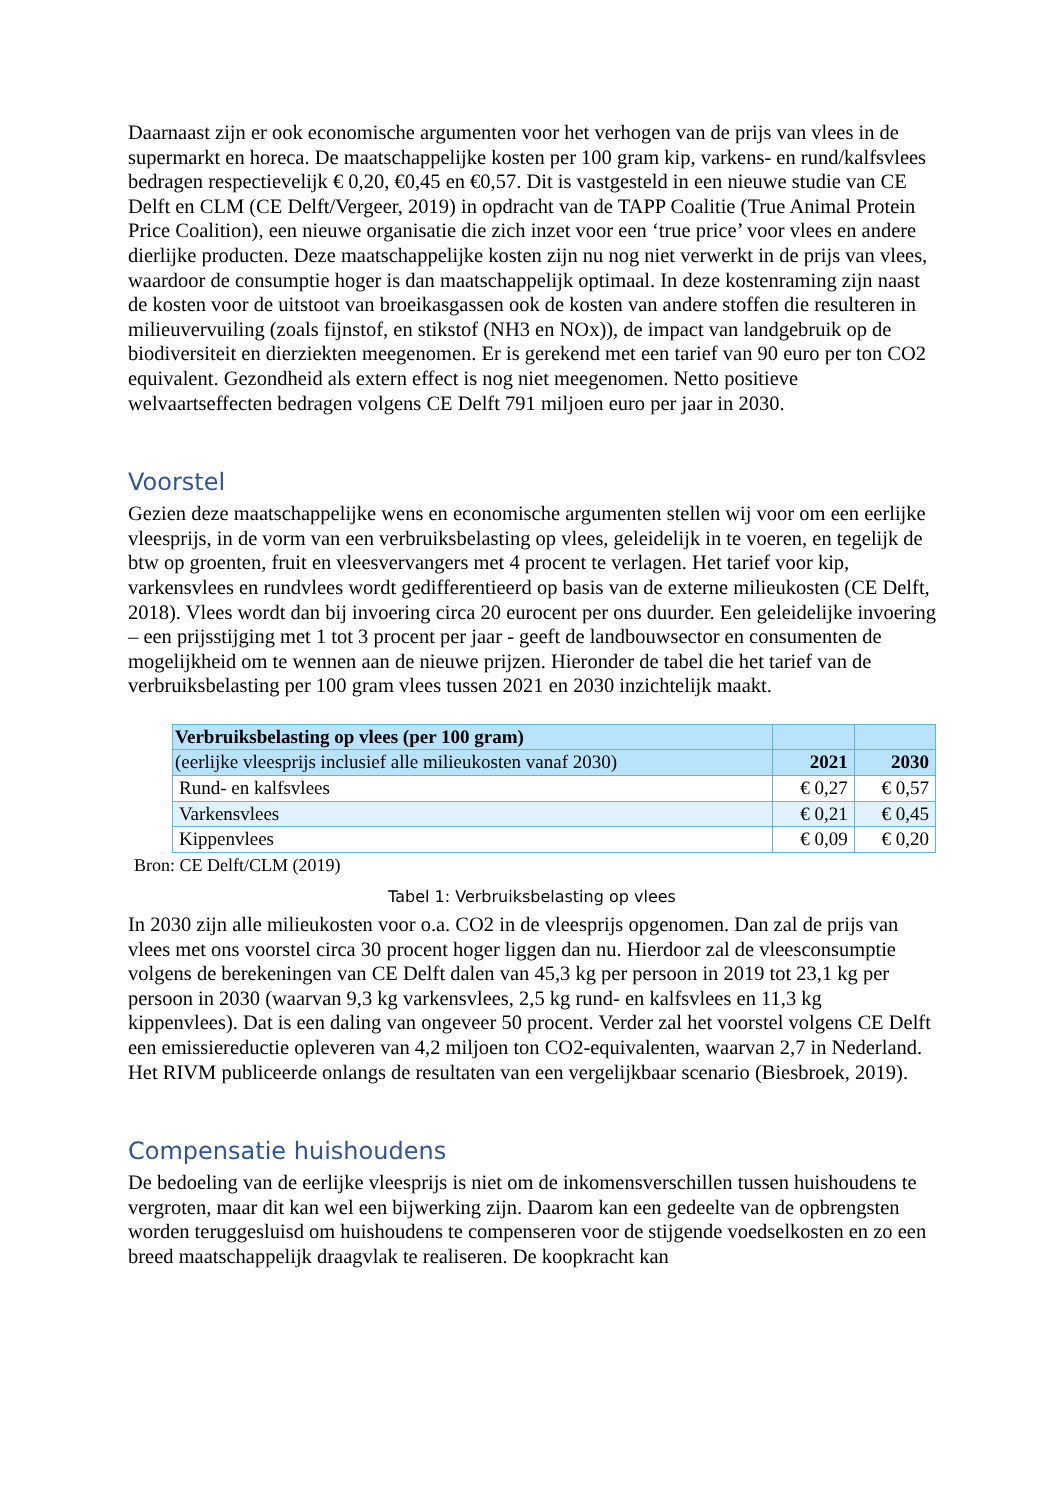Daarnaast zijn er ook economische argumenten voor het verhogen van de prijs van vlees in de supermarkt en horeca. De maatschappelijke kosten per 100 gram kip, varkens- en rund/kalfsvlees bedragen respectievelijk € 0,20, €0,45 en €0,57. Dit is vastgesteld in een nieuwe studie van CE Delft en CLM (CE Delft/Vergeer, 2019) in opdracht van de TAPP Coalitie (True Animal Protein Price Coalition), een nieuwe organisatie die zich inzet voor een ‘true price’ voor vlees en andere dierlijke producten. Deze maatschappelijke kosten zijn nu nog niet verwerkt in de prijs van vlees, waardoor de consumptie hoger is dan maatschappelijk optimaal. In deze kostenraming zijn naast de kosten voor de uitstoot van broeikasgassen ook de kosten van andere stoffen die resulteren in milieuvervuiling (zoals fijnstof, en stikstof (NH3 en NOx)), de impact van landgebruik op de biodiversiteit en dierziekten meegenomen. Er is gerekend met een tarief van 90 euro per ton CO2 equivalent. Gezondheid als extern effect is nog niet meegenomen. Netto positieve welvaartseffecten bedragen volgens CE Delft 791 miljoen euro per jaar in 2030.
Voorstel
Gezien deze maatschappelijke wens en economische argumenten stellen wij voor om een eerlijke vleesprijs, in de vorm van een verbruiksbelasting op vlees, geleidelijk in te voeren, en tegelijk de btw op groenten, fruit en vleesvervangers met 4 procent te verlagen. Het tarief voor kip, varkensvlees en rundvlees wordt gedifferentieerd op basis van de externe milieukosten (CE Delft, 2018). Vlees wordt dan bij invoering circa 20 eurocent per ons duurder. Een geleidelijke invoering – een prijsstijging met 1 tot 3 procent per jaar - geeft de landbouwsector en consumenten de mogelijkheid om te wennen aan de nieuwe prijzen. Hieronder de tabel die het tarief van de verbruiksbelasting per 100 gram vlees tussen 2021 en 2030 inzichtelijk maakt.
| Verbruiksbelasting op vlees (per 100 gram) | | |
| (eerlijke vleesprijs inclusief alle milieukosten vanaf 2030) | 2021 | 2030 |
| Rund- en kalfsvlees | € 0,27 | € 0,57 |
| Varkensvlees | € 0,21 | € 0,45 |
| Kippenvlees | € 0,09 | € 0,20 |
Bron: CE Delft/CLM (2019)
Tabel 1: Verbruiksbelasting op vlees
In 2030 zijn alle milieukosten voor o.a. CO2 in de vleesprijs opgenomen. Dan zal de prijs van vlees met ons voorstel circa 30 procent hoger liggen dan nu. Hierdoor zal de vleesconsumptie volgens de berekeningen van CE Delft dalen van 45,3 kg per persoon in 2019 tot 23,1 kg per persoon in 2030 (waarvan 9,3 kg varkensvlees, 2,5 kg rund- en kalfsvlees en 11,3 kg kippenvlees). Dat is een daling van ongeveer 50 procent. Verder zal het voorstel volgens CE Delft een emissiereductie opleveren van 4,2 miljoen ton CO2-equivalenten, waarvan 2,7 in Nederland. Het RIVM publiceerde onlangs de resultaten van een vergelijkbaar scenario (Biesbroek, 2019).
Compensatie huishoudens
De bedoeling van de eerlijke vleesprijs is niet om de inkomensverschillen tussen huishoudens te vergroten, maar dit kan wel een bijwerking zijn. Daarom kan een gedeelte van de opbrengsten worden teruggesluisd om huishoudens te compenseren voor de stijgende voedselkosten en zo een breed maatschappelijk draagvlak te realiseren. De koopkracht kan